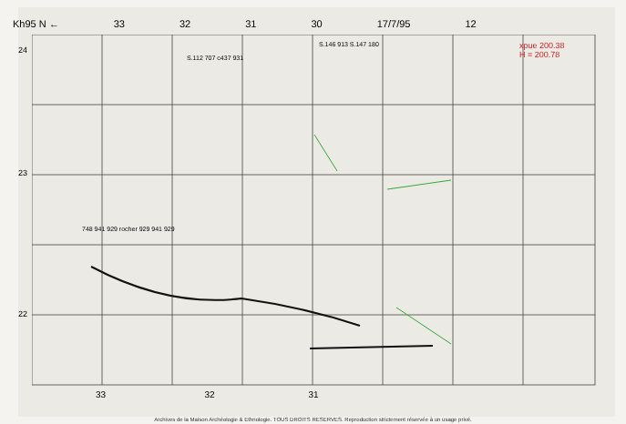Kh95 N ← 33 32 31 30 17/7/95 12
xpue 200.38
H = 200.78
S.112 707 c437 931
S.146 913 S.147 180
24
23
22
748 941 929 rocher 929 941 929
33 32 31
Archives de la Maison Archéologie & Ethnologie. TOUS DROITS RESERVES. Reproduction strictement réservée à un usage privé.